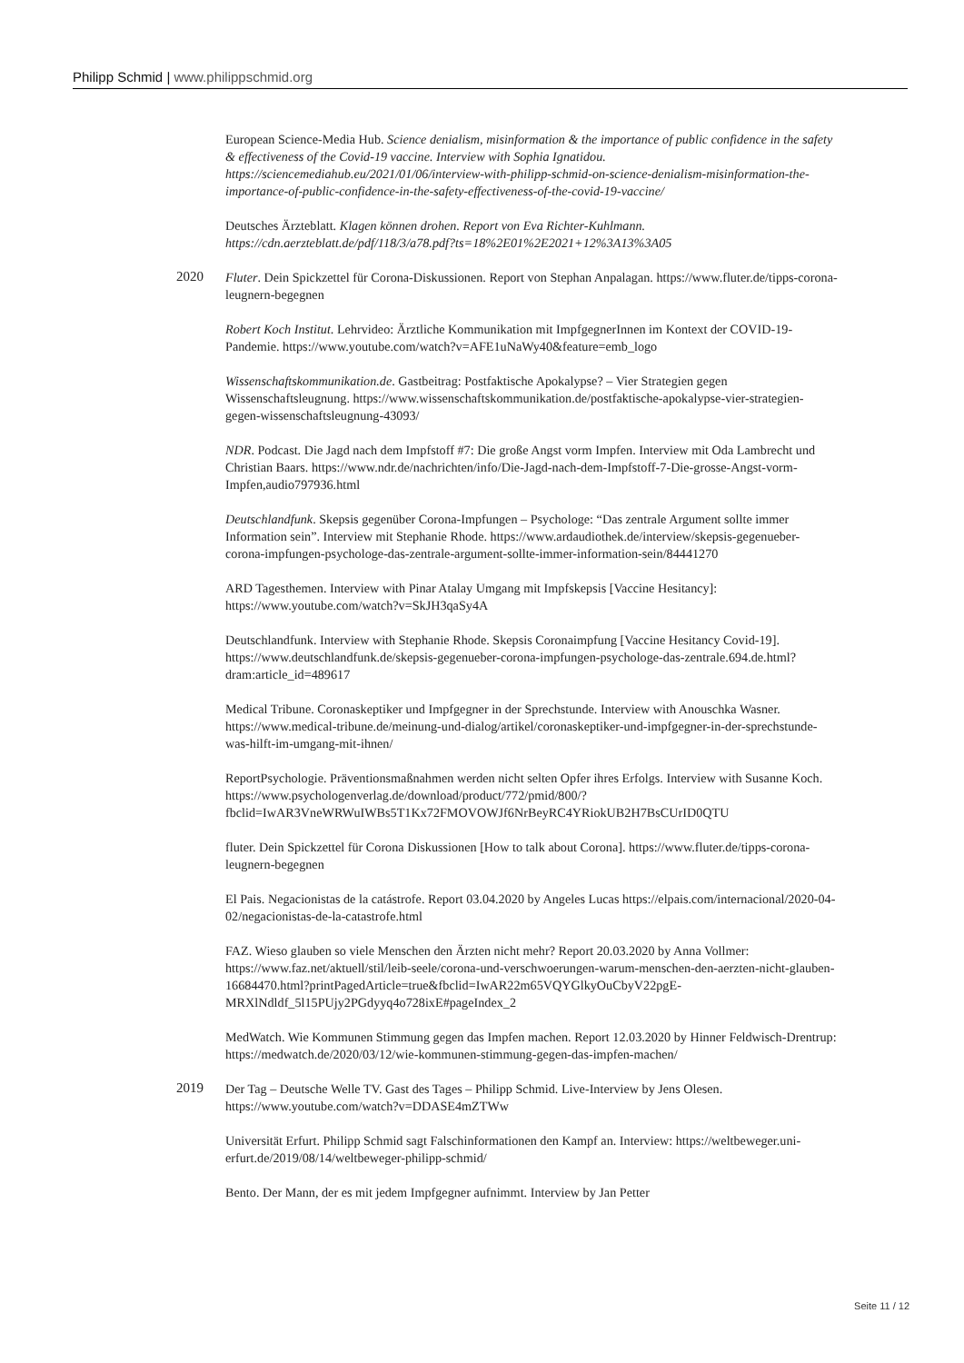Philipp Schmid | www.philippschmid.org
European Science-Media Hub. Science denialism, misinformation & the importance of public confidence in the safety & effectiveness of the Covid-19 vaccine. Interview with Sophia Ignatidou. https://sciencemediahub.eu/2021/01/06/interview-with-philipp-schmid-on-science-denialism-misinformation-the-importance-of-public-confidence-in-the-safety-effectiveness-of-the-covid-19-vaccine/
Deutsches Ärzteblatt. Klagen können drohen. Report von Eva Richter-Kuhlmann. https://cdn.aerzteblatt.de/pdf/118/3/a78.pdf?ts=18%2E01%2E2021+12%3A13%3A05
2020
Fluter. Dein Spickzettel für Corona-Diskussionen. Report von Stephan Anpalagan. https://www.fluter.de/tipps-corona-leugnern-begegnen
Robert Koch Institut. Lehrvideo: Ärztliche Kommunikation mit ImpfgegnerInnen im Kontext der COVID-19-Pandemie. https://www.youtube.com/watch?v=AFE1uNaWy40&feature=emb_logo
Wissenschaftskommunikation.de. Gastbeitrag: Postfaktische Apokalypse? – Vier Strategien gegen Wissenschaftsleugnung. https://www.wissenschaftskommunikation.de/postfaktische-apokalypse-vier-strategien-gegen-wissenschaftsleugnung-43093/
NDR. Podcast. Die Jagd nach dem Impfstoff #7: Die große Angst vorm Impfen. Interview mit Oda Lambrecht und Christian Baars. https://www.ndr.de/nachrichten/info/Die-Jagd-nach-dem-Impfstoff-7-Die-grosse-Angst-vorm-Impfen,audio797936.html
Deutschlandfunk. Skepsis gegenüber Corona-Impfungen – Psychologe: “Das zentrale Argument sollte immer Information sein”. Interview mit Stephanie Rhode. https://www.ardaudiothek.de/interview/skepsis-gegenueber-corona-impfungen-psychologe-das-zentrale-argument-sollte-immer-information-sein/84441270
ARD Tagesthemen. Interview with Pinar Atalay Umgang mit Impfskepsis [Vaccine Hesitancy]: https://www.youtube.com/watch?v=SkJH3qaSy4A
Deutschlandfunk. Interview with Stephanie Rhode. Skepsis Coronaimpfung [Vaccine Hesitancy Covid-19]. https://www.deutschlandfunk.de/skepsis-gegenueber-corona-impfungen-psychologe-das-zentrale.694.de.html?dram:article_id=489617
Medical Tribune. Coronaskeptiker und Impfgegner in der Sprechstunde. Interview with Anouschka Wasner. https://www.medical-tribune.de/meinung-und-dialog/artikel/coronaskeptiker-und-impfgegner-in-der-sprechstunde-was-hilft-im-umgang-mit-ihnen/
ReportPsychologie. Präventionsmaßnahmen werden nicht selten Opfer ihres Erfolgs. Interview with Susanne Koch.
https://www.psychologenverlag.de/download/product/772/pmid/800/?fbclid=IwAR3VneWRWuIWBs5T1Kx72FMOVOWJf6NrBeyRC4YRiokUB2H7BsCUrID0QTU
fluter. Dein Spickzettel für Corona Diskussionen [How to talk about Corona]. https://www.fluter.de/tipps-corona-leugnern-begegnen
El Pais. Negacionistas de la catástrofe. Report 03.04.2020 by Angeles Lucas https://elpais.com/internacional/2020-04-02/negacionistas-de-la-catastrofe.html
FAZ. Wieso glauben so viele Menschen den Ärzten nicht mehr? Report 20.03.2020 by Anna Vollmer: https://www.faz.net/aktuell/stil/leib-seele/corona-und-verschwoerungen-warum-menschen-den-aerzten-nicht-glauben-16684470.html?printPagedArticle=true&fbclid=IwAR22m65VQYGlkyOuCbyV22pgE-MRXlNdldf_5l15PUjy2PGdyyq4o728ixE#pageIndex_2
MedWatch. Wie Kommunen Stimmung gegen das Impfen machen. Report 12.03.2020 by Hinner Feldwisch-Drentrup: https://medwatch.de/2020/03/12/wie-kommunen-stimmung-gegen-das-impfen-machen/
2019
Der Tag – Deutsche Welle TV. Gast des Tages – Philipp Schmid. Live-Interview by Jens Olesen. https://www.youtube.com/watch?v=DDASE4mZTWw
Universität Erfurt. Philipp Schmid sagt Falschinformationen den Kampf an. Interview: https://weltbeweger.uni-erfurt.de/2019/08/14/weltbeweger-philipp-schmid/
Bento. Der Mann, der es mit jedem Impfgegner aufnimmt. Interview by Jan Petter
Seite 11 / 12